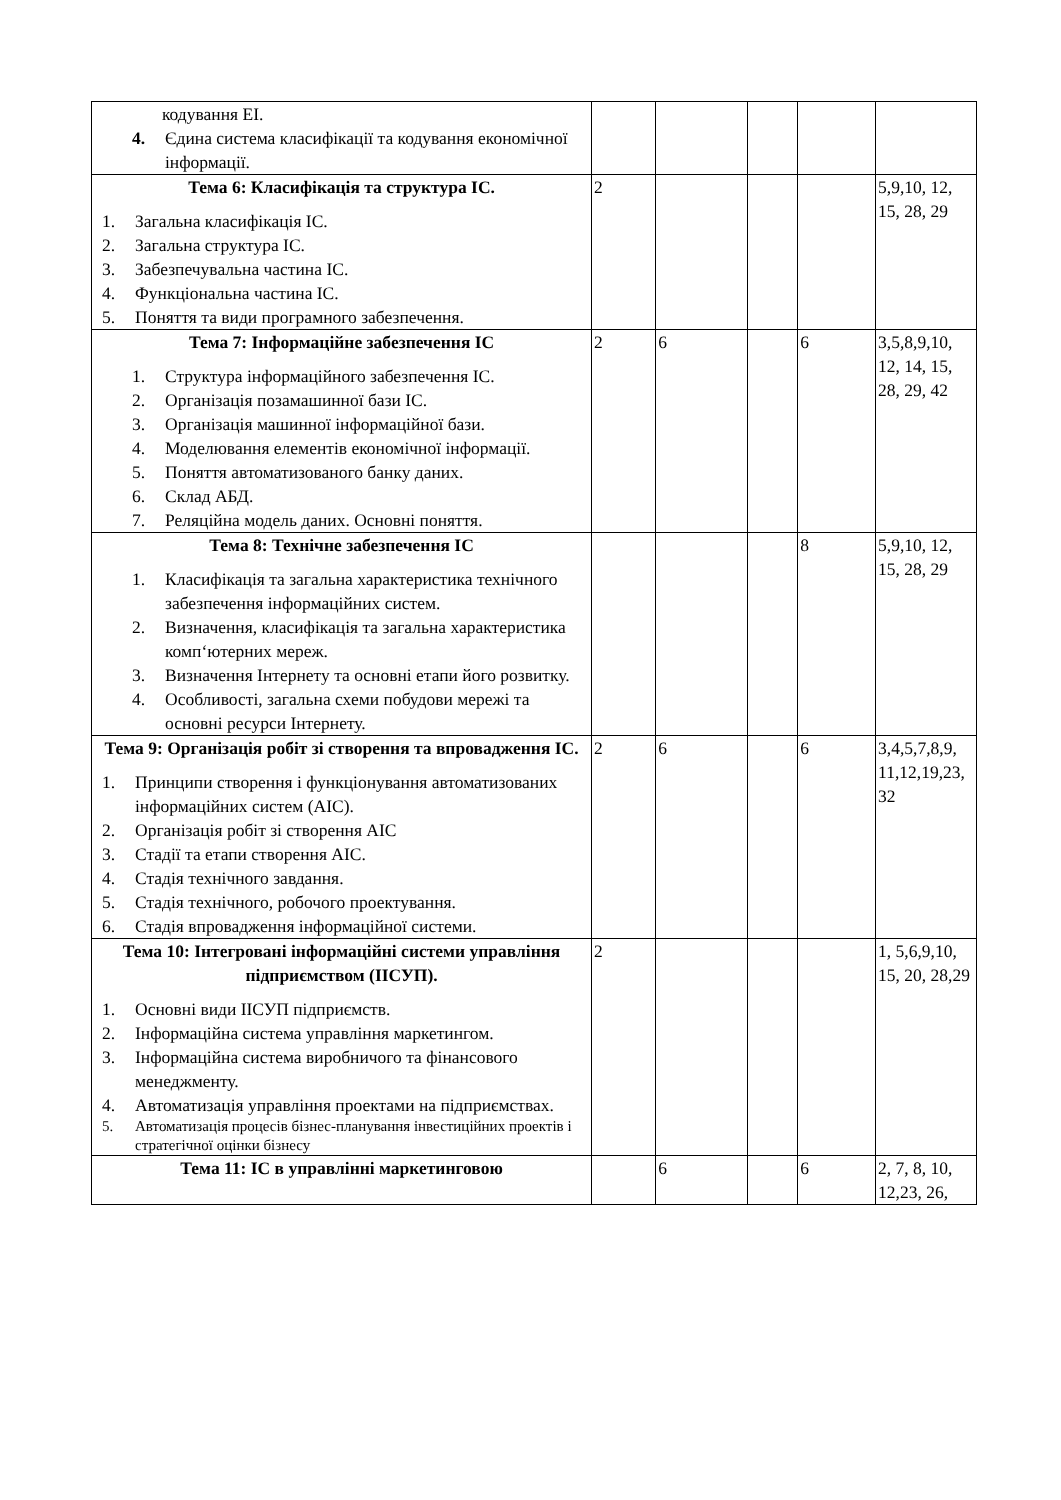| кодування ЕІ. 4. Єдина система класифікації та кодування економічної інформації. | | | | | |
| Тема 6: Класифікація та структура ІС. 1. Загальна класифікація ІС. 2. Загальна структура ІС. 3. Забезпечувальна частина ІС. 4. Функціональна частина ІС. 5. Поняття та види програмного забезпечення. | 2 | | | | 5,9,10, 12, 15, 28, 29 |
| Тема 7: Інформаційне забезпечення ІС 1. Структура інформаційного забезпечення ІС. 2. Організація позамашинної бази ІС. 3. Організація машинної інформаційної бази. 4. Моделювання елементів економічної інформації. 5. Поняття автоматизованого банку даних. 6. Склад АБД. 7. Реляційна модель даних. Основні поняття. | 2 | 6 | | 6 | 3,5,8,9,10, 12, 14, 15, 28, 29, 42 |
| Тема 8: Технічне забезпечення ІС 1. Класифікація та загальна характеристика технічного забезпечення інформаційних систем. 2. Визначення, класифікація та загальна характеристика комп‘ютерних мереж. 3. Визначення Інтернету та основні етапи його розвитку. 4. Особливості, загальна схеми побудови мережі та основні ресурси Інтернету. | | | | 8 | 5,9,10, 12, 15, 28, 29 |
| Тема 9: Організація робіт зі створення та впровадження ІС. 1. Принципи створення і функціонування автоматизованих інформаційних систем (АІС). 2. Організація робіт зі створення АІС 3. Стадії та етапи створення АІС. 4. Стадія технічного завдання. 5. Стадія технічного, робочого проектування. 6. Стадія впровадження інформаційної системи. | 2 | 6 | | 6 | 3,4,5,7,8,9, 11,12,19,23, 32 |
| Тема 10: Інтегровані інформаційні системи управління підприємством (ІІСУП). 1. Основні види ІІСУП підприємств. 2. Інформаційна система управління маркетингом. 3. Інформаційна система виробничого та фінансового менеджменту. 4. Автоматизація управління проектами на підприємствах. 5. Автоматизація процесів бізнес-планування інвестиційних проектів і стратегічної оцінки бізнесу | 2 | | | | 1, 5,6,9,10, 15, 20, 28,29 |
| Тема 11: ІС в управлінні маркетинговою | | 6 | | 6 | 2, 7, 8, 10, 12,23, 26, |